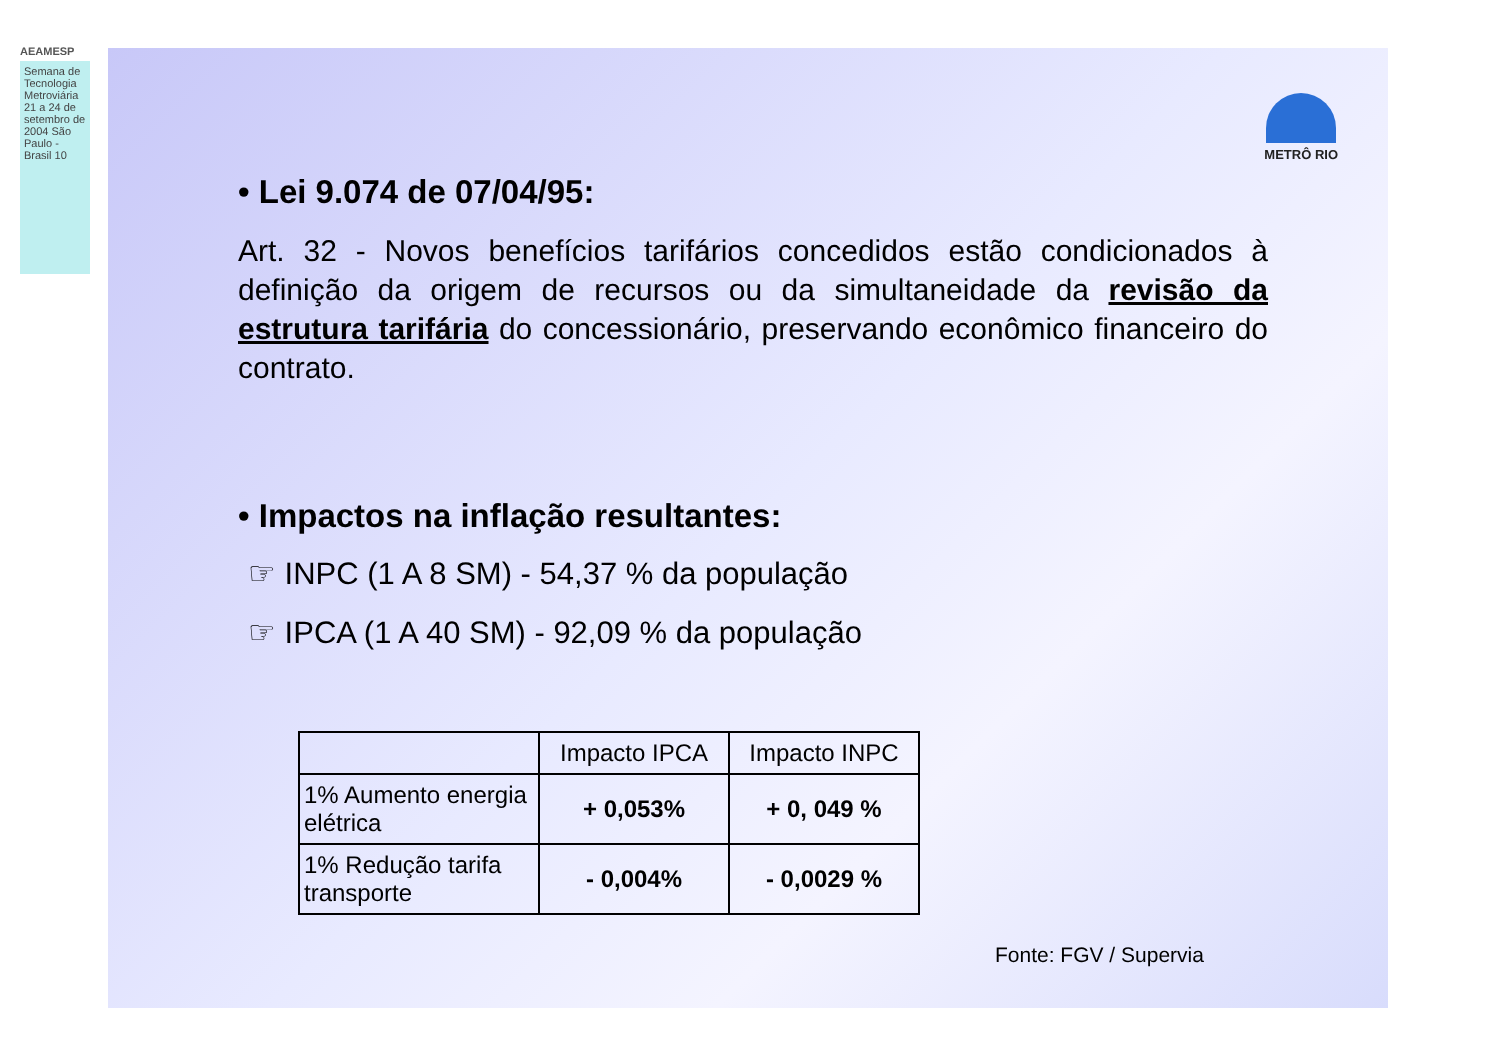AEAMESP
Semana de Tecnologia Metroviária 21 a 24 de setembro de 2004 São Paulo - Brasil 10
METRÔ RIO
• Lei 9.074 de 07/04/95:
Art. 32 - Novos benefícios tarifários concedidos estão condicionados à definição da origem de recursos ou da simultaneidade da revisão da estrutura tarifária do concessionário, preservando econômico financeiro do contrato.
• Impactos na inflação resultantes:
☞ INPC (1 A 8 SM) - 54,37 % da população
☞ IPCA (1 A 40 SM) - 92,09 % da população
| | Impacto IPCA | Impacto INPC |
| --- | --- | --- |
| 1% Aumento energia elétrica | + 0,053% | + 0, 049 % |
| 1% Redução tarifa transporte | - 0,004% | - 0,0029 % |
Fonte: FGV / Supervia